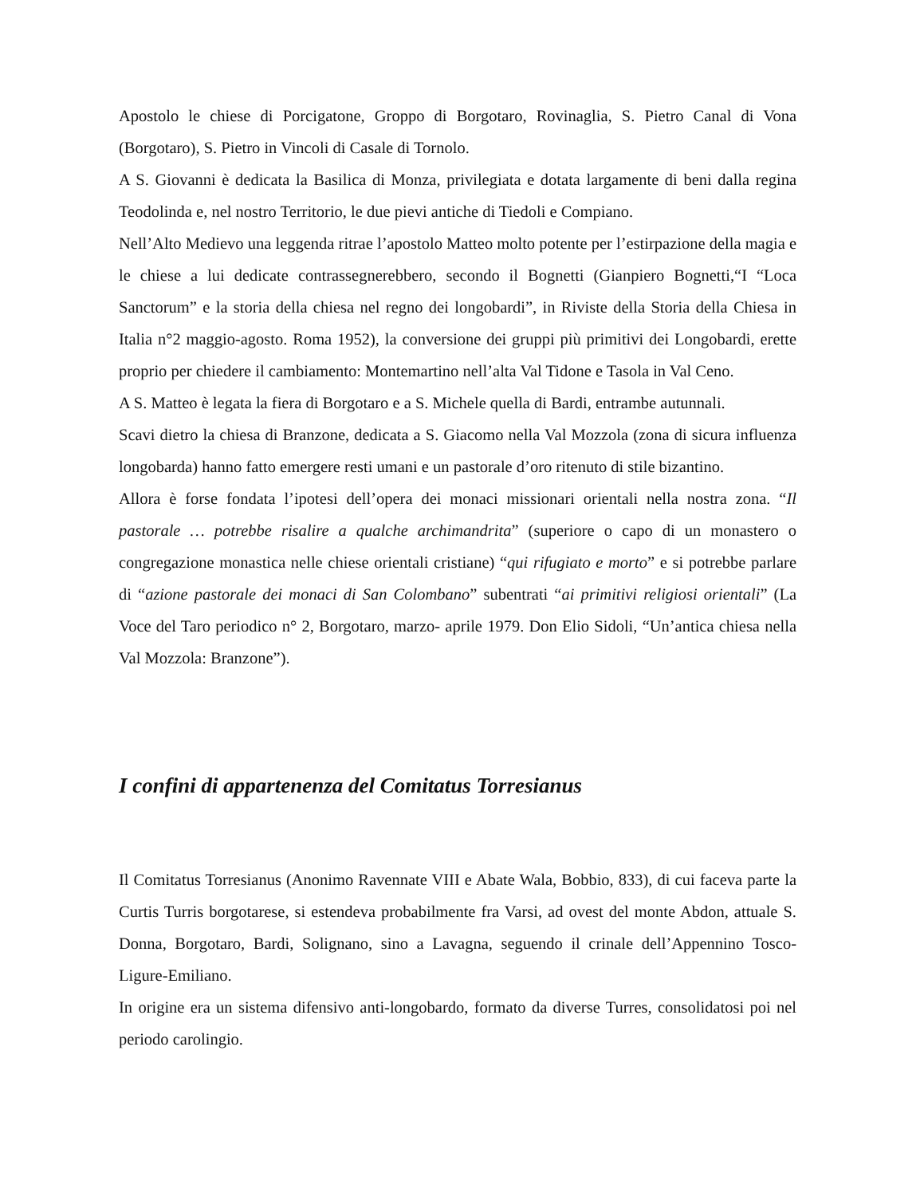Apostolo le chiese di Porcigatone, Groppo di Borgotaro, Rovinaglia, S. Pietro Canal di Vona (Borgotaro), S. Pietro in Vincoli di Casale di Tornolo.
A S. Giovanni è dedicata la Basilica di Monza, privilegiata e dotata largamente di beni dalla regina Teodolinda e, nel nostro Territorio, le due pievi antiche di Tiedoli e Compiano.
Nell’Alto Medievo una leggenda ritrae l’apostolo Matteo molto potente per l’estirpazione della magia e le chiese a lui dedicate contrassegnerebbero, secondo il Bognetti (Gianpiero Bognetti,“I “Loca Sanctorum” e la storia della chiesa nel regno dei longobardi”, in Riviste della Storia della Chiesa in Italia n°2 maggio-agosto. Roma 1952), la conversione dei gruppi più primitivi dei Longobardi, erette proprio per chiedere il cambiamento: Montemartino nell’alta Val Tidone e Tasola in Val Ceno.
A S. Matteo è legata la fiera di Borgotaro e a S. Michele quella di Bardi, entrambe autunnali.
Scavi dietro la chiesa di Branzone, dedicata a S. Giacomo nella Val Mozzola (zona di sicura influenza longobarda) hanno fatto emergere resti umani e un pastorale d’oro ritenuto di stile bizantino.
Allora è forse fondata l’ipotesi dell’opera dei monaci missionari orientali nella nostra zona. “Il pastorale … potrebbe risalire a qualche archimandrita” (superiore o capo di un monastero o congregazione monastica nelle chiese orientali cristiane) “qui rifugiato e morto” e si potrebbe parlare di “azione pastorale dei monaci di San Colombano” subentrati “ai primitivi religiosi orientali” (La Voce del Taro periodico n° 2, Borgotaro, marzo- aprile 1979. Don Elio Sidoli, “Un’antica chiesa nella Val Mozzola: Branzone”).
I confini di appartenenza del Comitatus Torresianus
Il Comitatus Torresianus (Anonimo Ravennate VIII e Abate Wala, Bobbio, 833), di cui faceva parte la Curtis Turris borgotarese, si estendeva probabilmente fra Varsi, ad ovest del monte Abdon, attuale S. Donna, Borgotaro, Bardi, Solignano, sino a Lavagna, seguendo il crinale dell’Appennino Tosco-Ligure-Emiliano.
In origine era un sistema difensivo anti-longobardo, formato da diverse Turres, consolidatosi poi nel periodo carolingio.